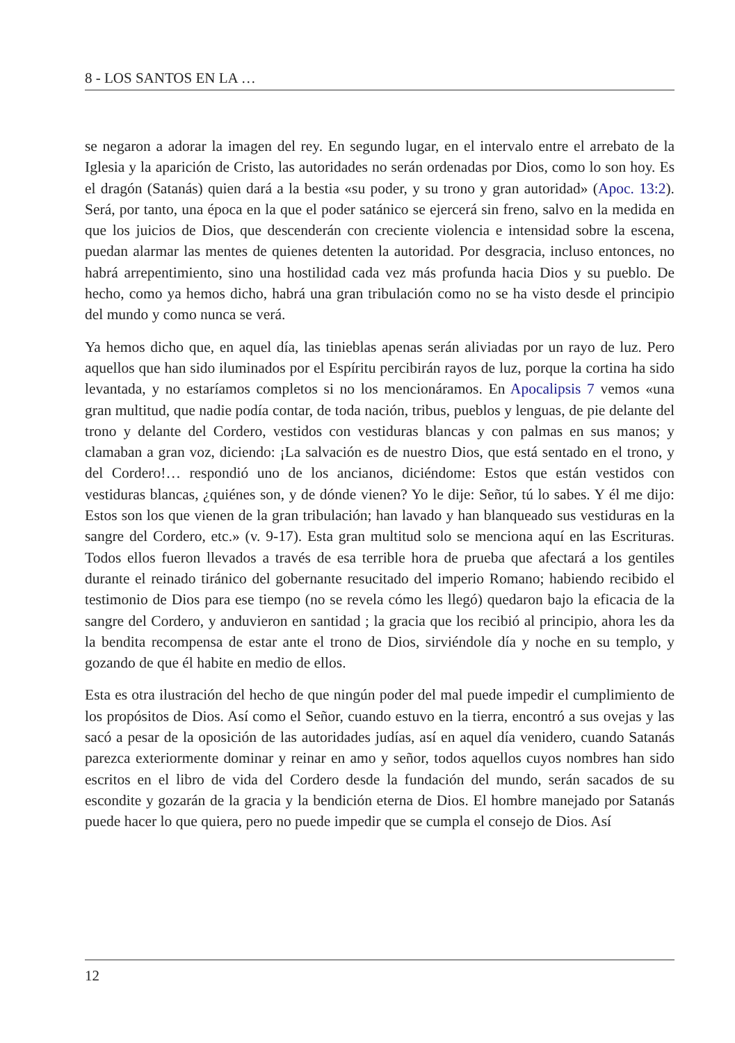8 - LOS SANTOS EN LA …
se negaron a adorar la imagen del rey. En segundo lugar, en el intervalo entre el arrebato de la Iglesia y la aparición de Cristo, las autoridades no serán ordenadas por Dios, como lo son hoy. Es el dragón (Satanás) quien dará a la bestia «su poder, y su trono y gran autoridad» (Apoc. 13:2). Será, por tanto, una época en la que el poder satánico se ejercerá sin freno, salvo en la medida en que los juicios de Dios, que descenderán con creciente violencia e intensidad sobre la escena, puedan alarmar las mentes de quienes detenten la autoridad. Por desgracia, incluso entonces, no habrá arrepentimiento, sino una hostilidad cada vez más profunda hacia Dios y su pueblo. De hecho, como ya hemos dicho, habrá una gran tribulación como no se ha visto desde el principio del mundo y como nunca se verá.
Ya hemos dicho que, en aquel día, las tinieblas apenas serán aliviadas por un rayo de luz. Pero aquellos que han sido iluminados por el Espíritu percibirán rayos de luz, porque la cortina ha sido levantada, y no estaríamos completos si no los mencionáramos. En Apocalipsis 7 vemos «una gran multitud, que nadie podía contar, de toda nación, tribus, pueblos y lenguas, de pie delante del trono y delante del Cordero, vestidos con vestiduras blancas y con palmas en sus manos; y clamaban a gran voz, diciendo: ¡La salvación es de nuestro Dios, que está sentado en el trono, y del Cordero!… respondió uno de los ancianos, diciéndome: Estos que están vestidos con vestiduras blancas, ¿quiénes son, y de dónde vienen? Yo le dije: Señor, tú lo sabes. Y él me dijo: Estos son los que vienen de la gran tribulación; han lavado y han blanqueado sus vestiduras en la sangre del Cordero, etc.» (v. 9-17). Esta gran multitud solo se menciona aquí en las Escrituras. Todos ellos fueron llevados a través de esa terrible hora de prueba que afectará a los gentiles durante el reinado tiránico del gobernante resucitado del imperio Romano; habiendo recibido el testimonio de Dios para ese tiempo (no se revela cómo les llegó) quedaron bajo la eficacia de la sangre del Cordero, y anduvieron en santidad ; la gracia que los recibió al principio, ahora les da la bendita recompensa de estar ante el trono de Dios, sirviéndole día y noche en su templo, y gozando de que él habite en medio de ellos.
Esta es otra ilustración del hecho de que ningún poder del mal puede impedir el cumplimiento de los propósitos de Dios. Así como el Señor, cuando estuvo en la tierra, encontró a sus ovejas y las sacó a pesar de la oposición de las autoridades judías, así en aquel día venidero, cuando Satanás parezca exteriormente dominar y reinar en amo y señor, todos aquellos cuyos nombres han sido escritos en el libro de vida del Cordero desde la fundación del mundo, serán sacados de su escondite y gozarán de la gracia y la bendición eterna de Dios. El hombre manejado por Satanás puede hacer lo que quiera, pero no puede impedir que se cumpla el consejo de Dios. Así
12